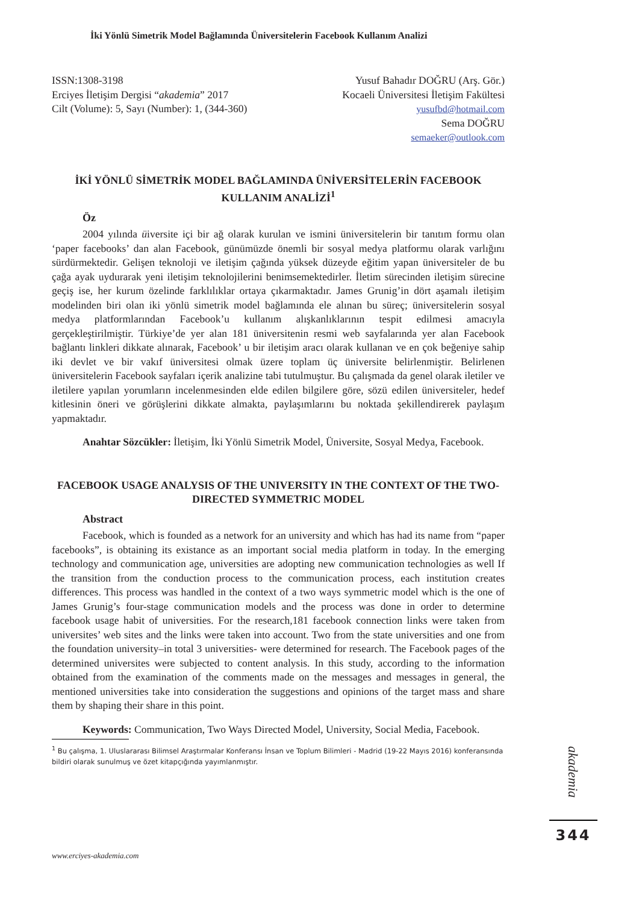İki Yönlü Simetrik Model Bağlamında Üniversitelerin Facebook Kullanım Analizi
ISSN:1308-3198
Erciyes İletişim Dergisi “akademia” 2017
Cilt (Volume): 5, Sayı (Number): 1, (344-360)
Yusuf Bahadır DOĞRU (Arş. Gör.)
Kocaeli Üniversitesi İletişim Fakültesi
yusufbd@hotmail.com
Sema DOĞRU
semaeker@outlook.com
İKİ YÖNLÜ SİMETRİK MODEL BAĞLAMINDA ÜNİVERSİTELERİN FACEBOOK KULLANIM ANALİZİ<sup>1</sup>
Öz
2004 yılında üiversite içi bir ağ olarak kurulan ve ismini üniversitelerin bir tanıtım formu olan ‘paper facebooks’ dan alan Facebook, günümüzde önemli bir sosyal medya platformu olarak varlığını sürdürmektedir. Gelişen teknoloji ve iletişim çağında yüksek düzeyde eğitim yapan üniversiteler de bu çağa ayak uydurarak yeni iletişim teknolojilerini benimsemektedirler. İletim sürecinden iletişim sürecine geçiş ise, her kurum özelinde farklılıklar ortaya çıkarmaktadır. James Grunig’in dört aşamalı iletişim modelinden biri olan iki yönlü simetrik model bağlamında ele alınan bu süreç; üniversitelerin sosyal medya platformlarından Facebook’u kullanım alışkanlıklarının tespit edilmesi amacıyla gerçekleştirilmiştir. Türkiye’de yer alan 181 üniversitenin resmi web sayfalarında yer alan Facebook bağlantı linkleri dikkate alınarak, Facebook’ u bir iletişim aracı olarak kullanan ve en çok beğeniye sahip iki devlet ve bir vakıf üniversitesi olmak üzere toplam üç üniversite belirlenmiştir. Belirlenen üniversitelerin Facebook sayfaları içerik analizine tabi tutulmuştur. Bu çalışmada da genel olarak iletiler ve iletilere yapılan yorumların incelenmesinden elde edilen bilgilere göre, sözü edilen üniversiteler, hedef kitlesinin öneri ve görüşlerini dikkate almakta, paylaşımlarını bu noktada şekillendirerek paylaşım yapmaktadır.
Anahtar Sözcükler: İletişim, İki Yönlü Simetrik Model, Üniversite, Sosyal Medya, Facebook.
FACEBOOK USAGE ANALYSIS OF THE UNIVERSITY IN THE CONTEXT OF THE TWO-DIRECTED SYMMETRIC MODEL
Abstract
Facebook, which is founded as a network for an university and which has had its name from “paper facebooks”, is obtaining its existance as an important social media platform in today. In the emerging technology and communication age, universities are adopting new communication technologies as well If the transition from the conduction process to the communication process, each institution creates differences. This process was handled in the context of a two ways symmetric model which is the one of James Grunig’s four-stage communication models and the process was done in order to determine facebook usage habit of universities. For the research,181 facebook connection links were taken from universites’ web sites and the links were taken into account. Two from the state universities and one from the foundation university–in total 3 universities- were determined for research. The Facebook pages of the determined universites were subjected to content analysis. In this study, according to the information obtained from the examination of the comments made on the messages and messages in general, the mentioned universities take into consideration the suggestions and opinions of the target mass and share them by shaping their share in this point.
Keywords: Communication, Two Ways Directed Model, University, Social Media, Facebook.
<sup>1</sup> Bu çalışma, 1. Uluslararası Bilimsel Araştırmalar Konferansı İnsan ve Toplum Bilimleri - Madrid (19-22 Mayıs 2016) konferansında bildiri olarak sunulmuş ve özet kitapçığında yayımlanmıştır.
www.erciyes-akademia.com
akademia
344